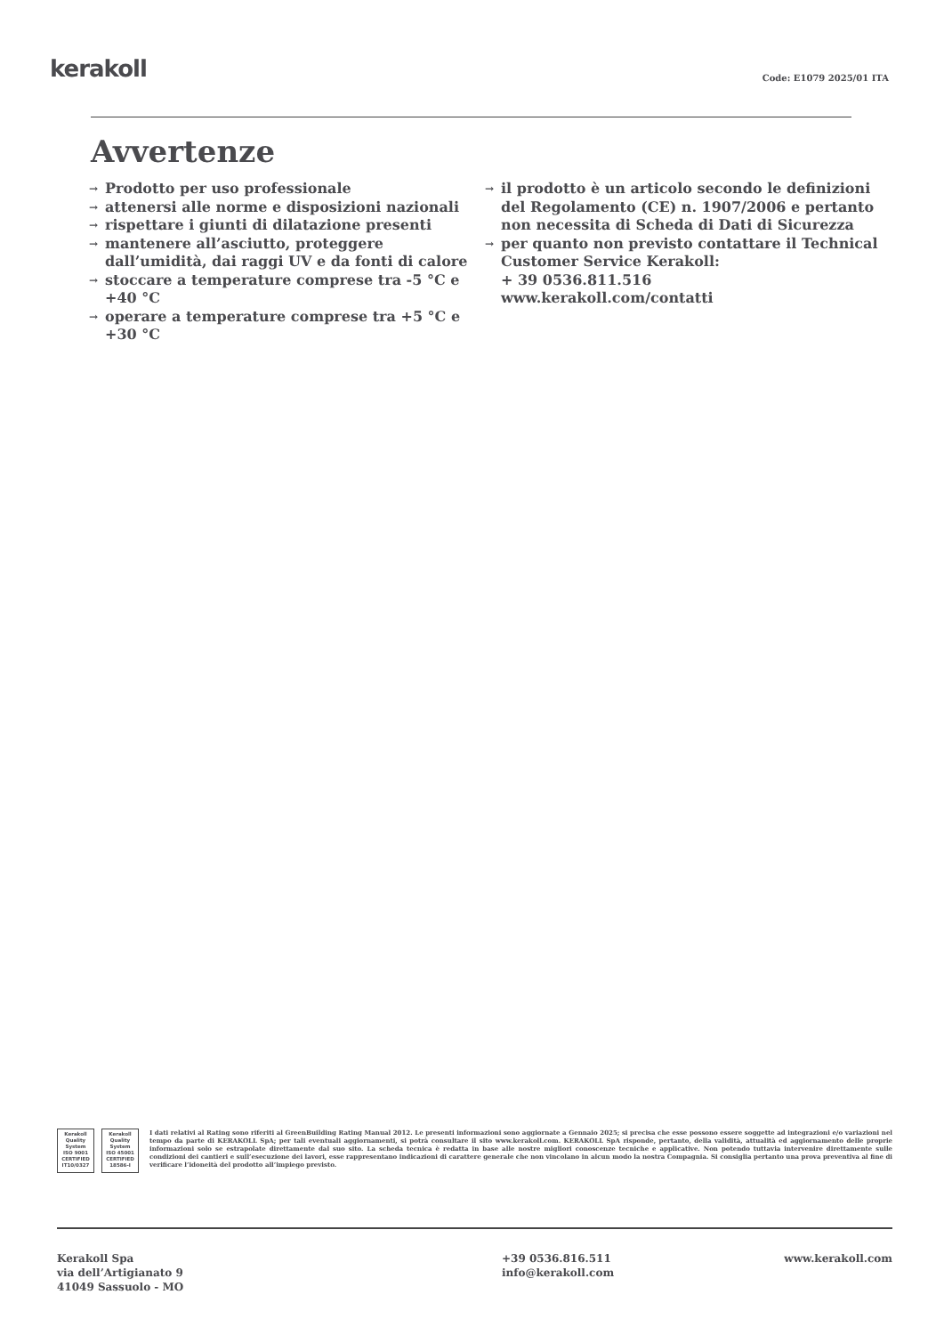kerakoll
Code: E1079 2025/01 ITA
Avvertenze
→ Prodotto per uso professionale
→ attenersi alle norme e disposizioni nazionali
→ rispettare i giunti di dilatazione presenti
→ mantenere all’asciutto, proteggere dall’umidità, dai raggi UV e da fonti di calore
→ stoccare a temperature comprese tra -5 °C e +40 °C
→ operare a temperature comprese tra +5 °C e +30 °C
→ il prodotto è un articolo secondo le definizioni del Regolamento (CE) n. 1907/2006 e pertanto non necessita di Scheda di Dati di Sicurezza
→ per quanto non previsto contattare il Technical Customer Service Kerakoll:
+ 39 0536.811.516
www.kerakoll.com/contatti
Kerakoll
Quality
System
ISO 9001
CERTIFIED
IT10/0327
Kerakoll
Quality
System
ISO 45001
CERTIFIED
18586-I
I dati relativi al Rating sono riferiti al GreenBuilding Rating Manual 2012. Le presenti informazioni sono aggiornate a Gennaio 2025; si precisa che esse possono essere soggette ad integrazioni e/o variazioni nel tempo da parte di KERAKOLL SpA; per tali eventuali aggiornamenti, si potrà consultare il sito www.kerakoll.com. KERAKOLL SpA risponde, pertanto, della validità, attualità ed aggiornamento delle proprie informazioni solo se estrapolate direttamente dal suo sito. La scheda tecnica è redatta in base alle nostre migliori conoscenze tecniche e applicative. Non potendo tuttavia intervenire direttamente sulle condizioni dei cantieri e sull’esecuzione dei lavori, esse rappresentano indicazioni di carattere generale che non vincolano in alcun modo la nostra Compagnia. Si consiglia pertanto una prova preventiva al fine di verificare l’idoneità del prodotto all’impiego previsto.
Kerakoll Spa
via dell’Artigianato 9
41049 Sassuolo - MO
+39 0536.816.511
info@kerakoll.com
www.kerakoll.com